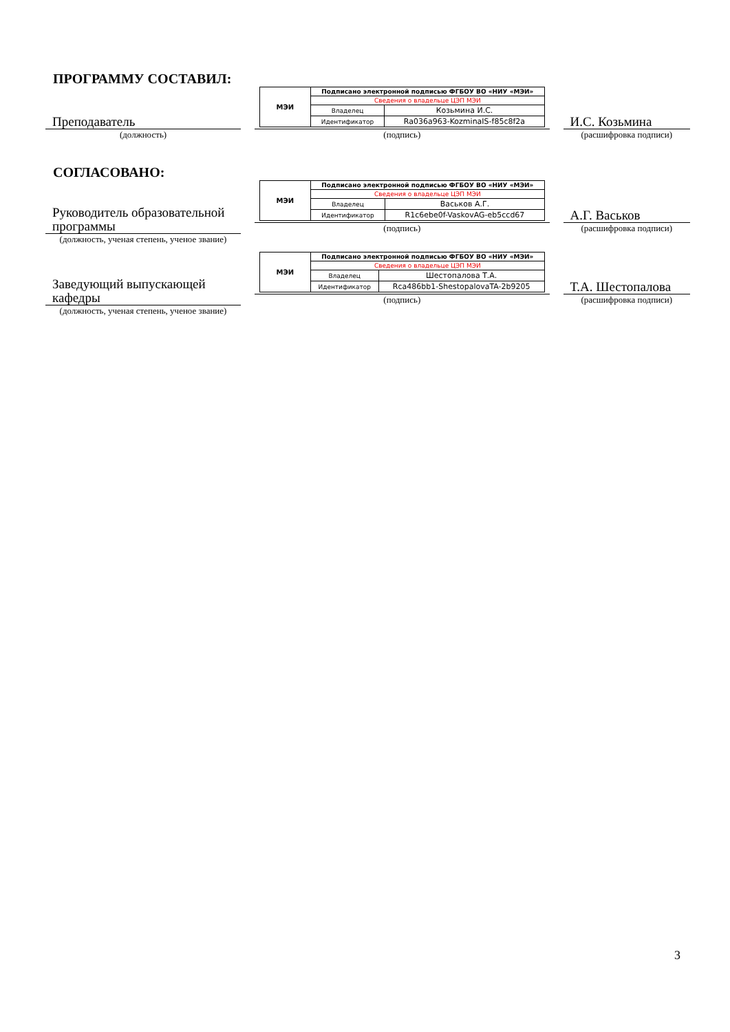ПРОГРАММУ СОСТАВИЛ:
Преподаватель
(должность)
| МЭИ | Подписано электронной подписью ФГБОУ ВО «НИУ «МЭИ» | |
| | Сведения о владельце ЦЭП МЭИ | |
| | Владелец | Козьмина И.С. |
| | Идентификатор | Ra036a963-KozminaIS-f85c8f2a |
(подпись)
И.С. Козьмина
(расшифровка подписи)
СОГЛАСОВАНО:
Руководитель образовательной программы
(должность, ученая степень, ученое звание)
| МЭИ | Подписано электронной подписью ФГБОУ ВО «НИУ «МЭИ» | |
| | Сведения о владельце ЦЭП МЭИ | |
| | Владелец | Васьков А.Г. |
| | Идентификатор | R1c6ebe0f-VaskovAG-eb5ccd67 |
(подпись)
А.Г. Васьков
(расшифровка подписи)
Заведующий выпускающей кафедры
(должность, ученая степень, ученое звание)
| МЭИ | Подписано электронной подписью ФГБОУ ВО «НИУ «МЭИ» | |
| | Сведения о владельце ЦЭП МЭИ | |
| | Владелец | Шестопалова Т.А. |
| | Идентификатор | Rca486bb1-ShestopalovaTA-2b9205 |
(подпись)
Т.А. Шестопалова
(расшифровка подписи)
3